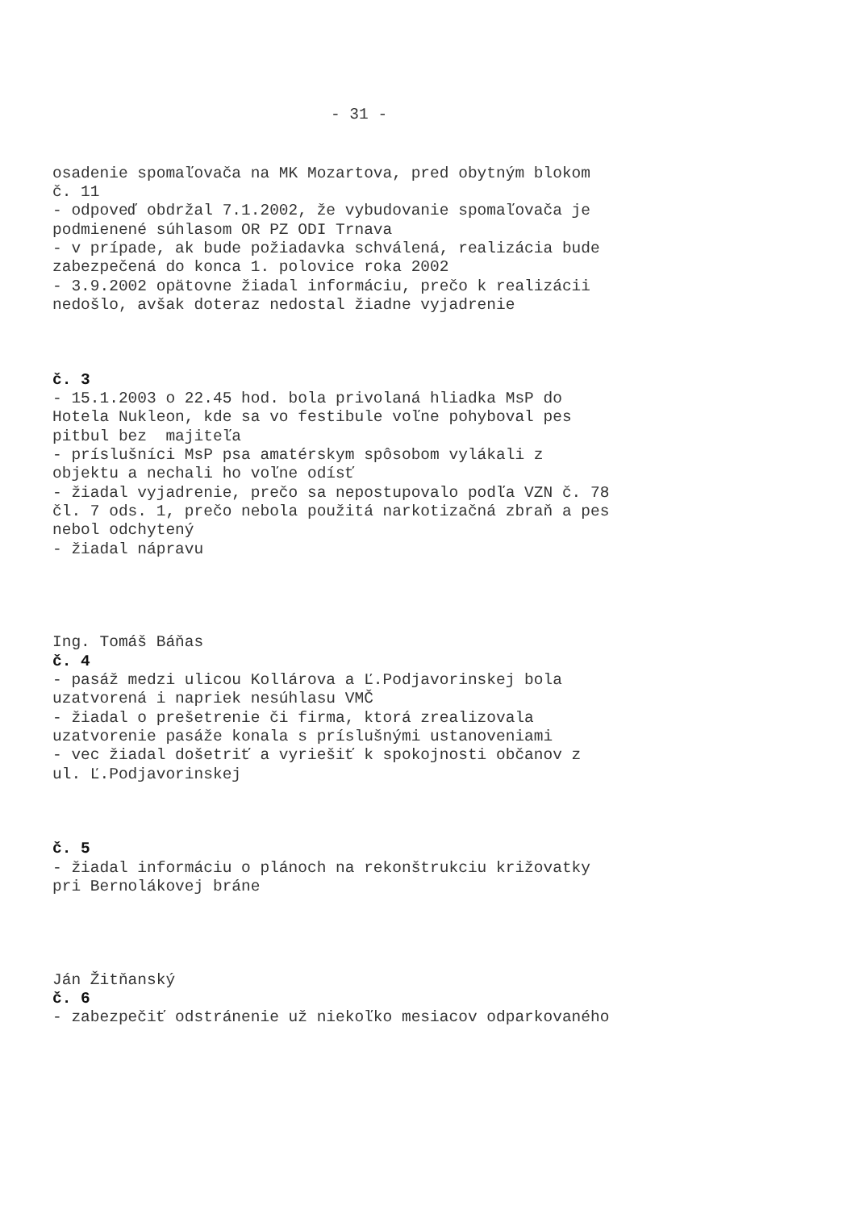- 31 -
osadenie spomaľovača na MK Mozartova, pred obytným blokom č. 11 - odpoveď obdržal 7.1.2002, že vybudovanie spomaľovača je podmienené súhlasom OR PZ ODI Trnava - v prípade, ak bude požiadavka schválená, realizácia bude zabezpečená do konca 1. polovice roka 2002 - 3.9.2002 opätovne žiadal informáciu, prečo k realizácii nedošlo, avšak doteraz nedostal žiadne vyjadrenie
č. 3 - 15.1.2003 o 22.45 hod. bola privolaná hliadka MsP do Hotela Nukleon, kde sa vo festibule voľne pohyboval pes pitbul bez majiteľa - príslušníci MsP psa amatérskym spôsobom vylákali z objektu a nechali ho voľne odísť - žiadal vyjadrenie, prečo sa nepostupovalo podľa VZN č. 78 čl. 7 ods. 1, prečo nebola použitá narkotizačná zbraň a pes nebol odchytený - žiadal nápravu
Ing. Tomáš Báňas č. 4 - pasáž medzi ulicou Kollárova a Ľ.Podjavorinskej bola uzatvorená i napriek nesúhlasu VMČ - žiadal o prešetrenie či firma, ktorá zrealizovala uzatvorenie pasáže konala s príslušnými ustanoveniami - vec žiadal došetriť a vyriešiť k spokojnosti občanov z ul. Ľ.Podjavorinskej
č. 5 - žiadal informáciu o plánoch na rekonštrukciu križovatky pri Bernolákovej bráne
Ján Žitňanský č. 6 - zabezpečiť odstránenie už niekoľko mesiacov odparkovaného